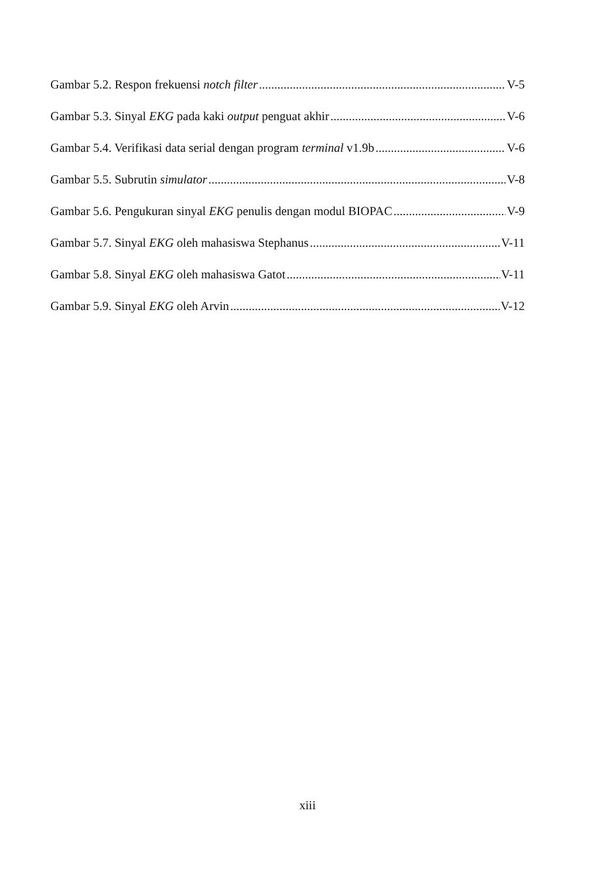Gambar 5.2. Respon frekuensi notch filter V-5
Gambar 5.3. Sinyal EKG pada kaki output penguat akhir V-6
Gambar 5.4. Verifikasi data serial dengan program terminal v1.9b V-6
Gambar 5.5. Subrutin simulator V-8
Gambar 5.6. Pengukuran sinyal EKG penulis dengan modul BIOPAC V-9
Gambar 5.7. Sinyal EKG oleh mahasiswa Stephanus V-11
Gambar 5.8. Sinyal EKG oleh mahasiswa Gatot V-11
Gambar 5.9. Sinyal EKG oleh Arvin V-12
xiii